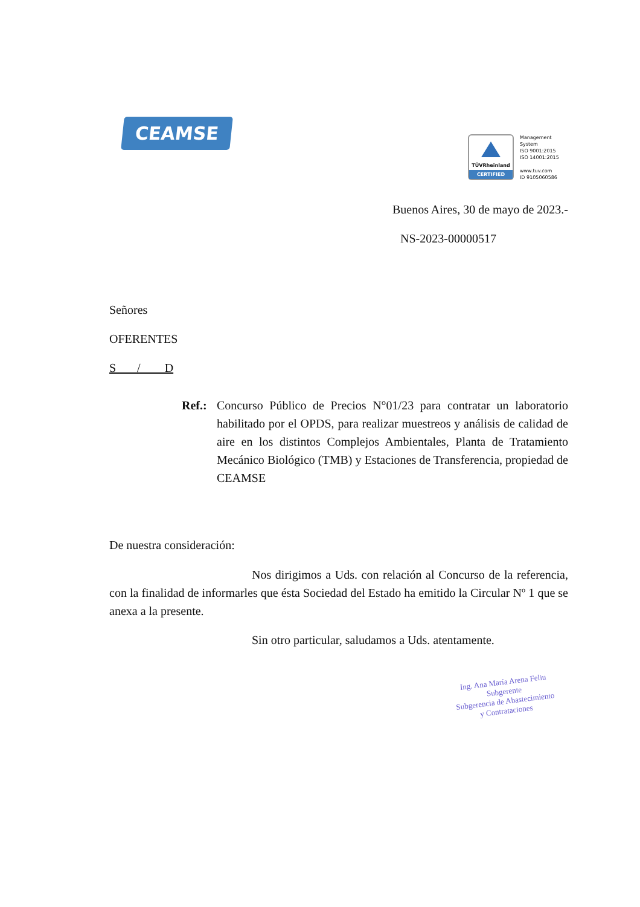CEAMSE
TÜVRheinland
CERTIFIED
Management
System
ISO 9001:2015
ISO 14001:2015
www.tuv.com
ID 9105060586
Buenos Aires, 30 de mayo de 2023.-
NS-2023-00000517
Señores
OFERENTES
S / D
Ref.: Concurso Público de Precios N°01/23 para contratar un laboratorio habilitado por el OPDS, para realizar muestreos y análisis de calidad de aire en los distintos Complejos Ambientales, Planta de Tratamiento Mecánico Biológico (TMB) y Estaciones de Transferencia, propiedad de CEAMSE
De nuestra consideración:
Nos dirigimos a Uds. con relación al Concurso de la referencia, con la finalidad de informarles que ésta Sociedad del Estado ha emitido la Circular Nº 1 que se anexa a la presente.
Sin otro particular, saludamos a Uds. atentamente.
Ing. Ana María Arena Feliu
Subgerente
Subgerencia de Abastecimiento
y Contrataciones